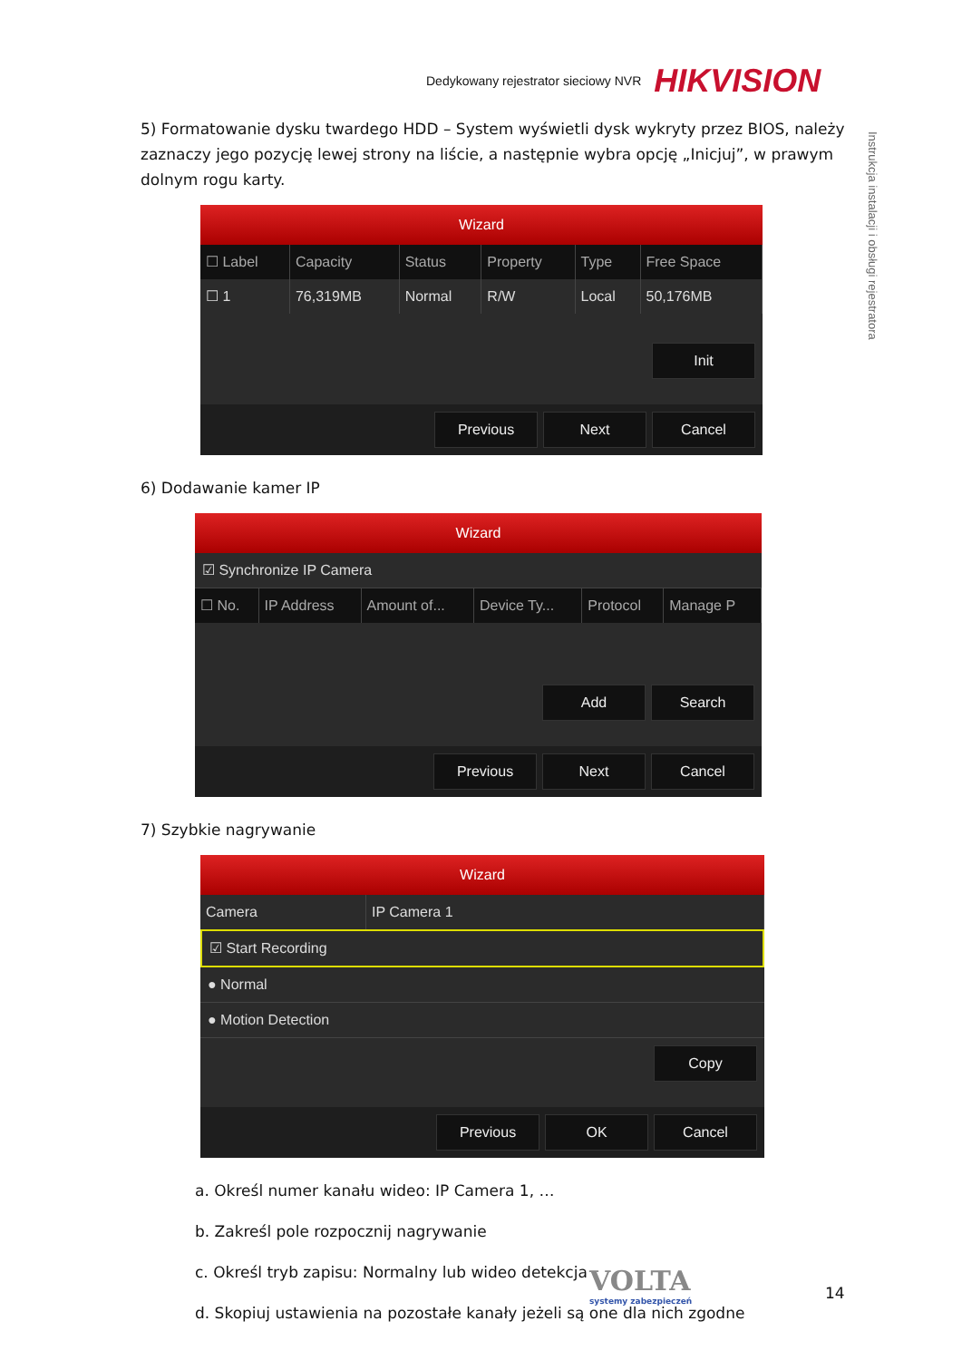Dedykowany rejestrator sieciowy NVR HIKVISION
Instrukcja instalacji i obsługi rejestratora
5) Formatowanie dysku twardego HDD – System wyświetli dysk wykryty przez BIOS, należy zaznaczy jego pozycję lewej strony na liście, a następnie wybra opcję „Inicjuj”, w prawym dolnym rogu karty.
Wizard
| ☐ Label | Capacity | Status | Property | Type | Free Space |
| --- | --- | --- | --- | --- | --- |
| ☐ 1 | 76,319MB | Normal | R/W | Local | 50,176MB |
Init
Previous Next Cancel
6) Dodawanie kamer IP
Wizard
☑ Synchronize IP Camera
| ☐ No. | IP Address | Amount of... | Device Ty... | Protocol | Manage P |
| --- | --- | --- | --- | --- | --- |
Add Search
Previous Next Cancel
7) Szybkie nagrywanie
Wizard
| Camera | IP Camera 1 |
☑ Start Recording
● Normal
● Motion Detection
Copy
Previous OK Cancel
a. Określ numer kanału wideo: IP Camera 1, …
b. Zakreśl pole rozpocznij nagrywanie
c. Określ tryb zapisu: Normalny lub wideo detekcja
d. Skopiuj ustawienia na pozostałe kanały jeżeli są one dla nich zgodne
VOLTA
systemy zabezpieczeń
14